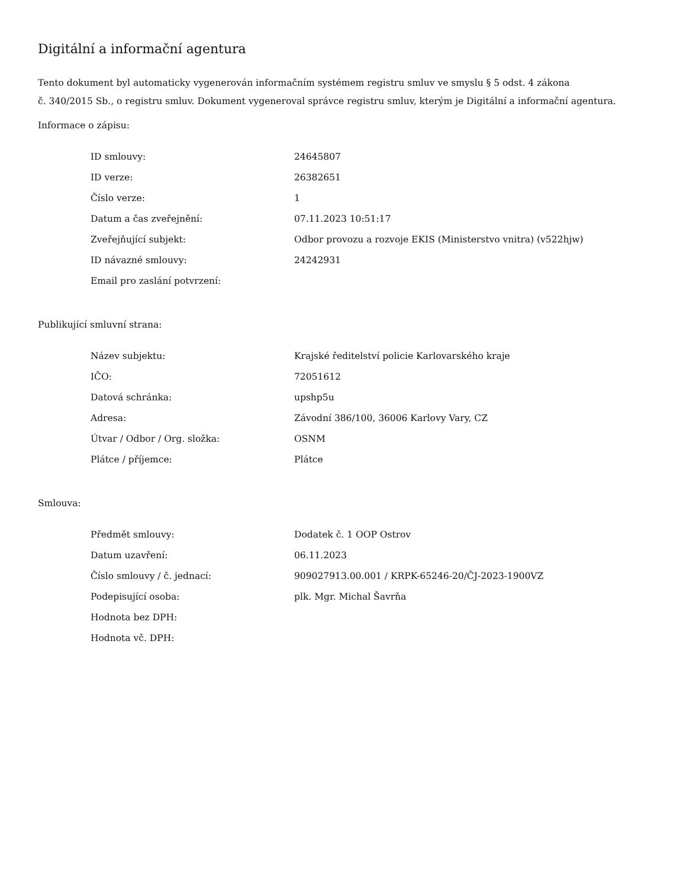Digitální a informační agentura
Tento dokument byl automaticky vygenerován informačním systémem registru smluv ve smyslu § 5 odst. 4 zákona
č. 340/2015 Sb., o registru smluv. Dokument vygeneroval správce registru smluv, kterým je Digitální a informační agentura.
Informace o zápisu:
| ID smlouvy: | 24645807 |
| ID verze: | 26382651 |
| Číslo verze: | 1 |
| Datum a čas zveřejnění: | 07.11.2023 10:51:17 |
| Zveřejňující subjekt: | Odbor provozu a rozvoje EKIS (Ministerstvo vnitra) (v522hjw) |
| ID návazné smlouvy: | 24242931 |
| Email pro zaslání potvrzení: | |
Publikující smluvní strana:
| Název subjektu: | Krajské ředitelství policie Karlovarského kraje |
| IČO: | 72051612 |
| Datová schránka: | upshp5u |
| Adresa: | Závodní 386/100, 36006 Karlovy Vary, CZ |
| Útvar / Odbor / Org. složka: | OSNM |
| Plátce / příjemce: | Plátce |
Smlouva:
| Předmět smlouvy: | Dodatek č. 1 OOP Ostrov |
| Datum uzavření: | 06.11.2023 |
| Číslo smlouvy / č. jednací: | 909027913.00.001 / KRPK-65246-20/ČJ-2023-1900VZ |
| Podepisující osoba: | plk. Mgr. Michal Šavrňa |
| Hodnota bez DPH: | |
| Hodnota vč. DPH: | |